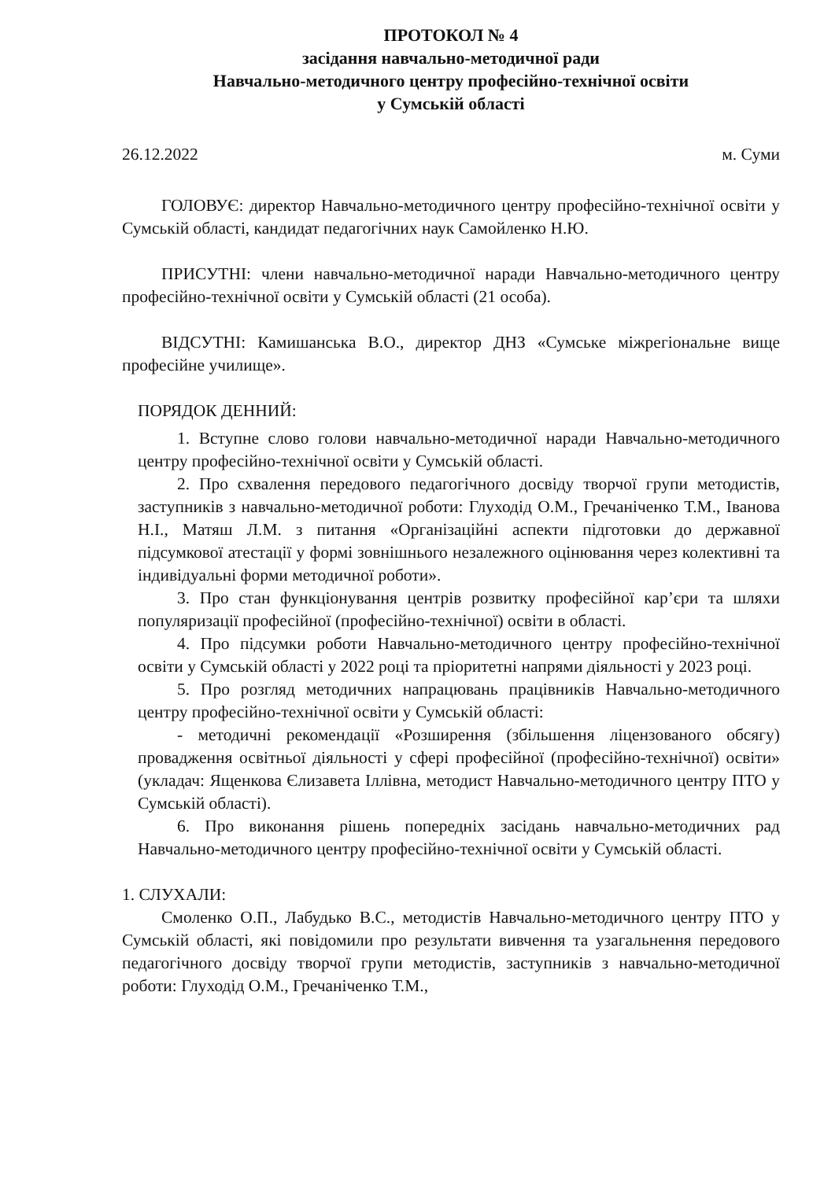ПРОТОКОЛ № 4
засідання навчально-методичної ради
Навчально-методичного центру професійно-технічної освіти
у Сумській області
26.12.2022 м. Суми
ГОЛОВУЄ: директор Навчально-методичного центру професійно-технічної освіти у Сумській області, кандидат педагогічних наук Самойленко Н.Ю.
ПРИСУТНІ: члени навчально-методичної наради Навчально-методичного центру професійно-технічної освіти у Сумській області (21 особа).
ВІДСУТНІ: Камишанська В.О., директор ДНЗ «Сумське міжрегіональне вище професійне училище».
ПОРЯДОК ДЕННИЙ:
1. Вступне слово голови навчально-методичної наради Навчально-методичного центру професійно-технічної освіти у Сумській області.
2. Про схвалення передового педагогічного досвіду творчої групи методистів, заступників з навчально-методичної роботи: Глуходід О.М., Гречаніченко Т.М., Іванова Н.І., Матяш Л.М. з питання «Організаційні аспекти підготовки до державної підсумкової атестації у формі зовнішнього незалежного оцінювання через колективні та індивідуальні форми методичної роботи».
3. Про стан функціонування центрів розвитку професійної кар’єри та шляхи популяризації професійної (професійно-технічної) освіти в області.
4. Про підсумки роботи Навчально-методичного центру професійно-технічної освіти у Сумській області у 2022 році та пріоритетні напрями діяльності у 2023 році.
5. Про розгляд методичних напрацювань працівників Навчально-методичного центру професійно-технічної освіти у Сумській області:
- методичні рекомендації «Розширення (збільшення ліцензованого обсягу) провадження освітньої діяльності у сфері професійної (професійно-технічної) освіти» (укладач: Ященкова Єлизавета Іллівна, методист Навчально-методичного центру ПТО у Сумській області).
6. Про виконання рішень попередніх засідань навчально-методичних рад Навчально-методичного центру професійно-технічної освіти у Сумській області.
1. СЛУХАЛИ:
Смоленко О.П., Лабудько В.С., методистів Навчально-методичного центру ПТО у Сумській області, які повідомили про результати вивчення та узагальнення передового педагогічного досвіду творчої групи методистів, заступників з навчально-методичної роботи: Глуходід О.М., Гречаніченко Т.М.,